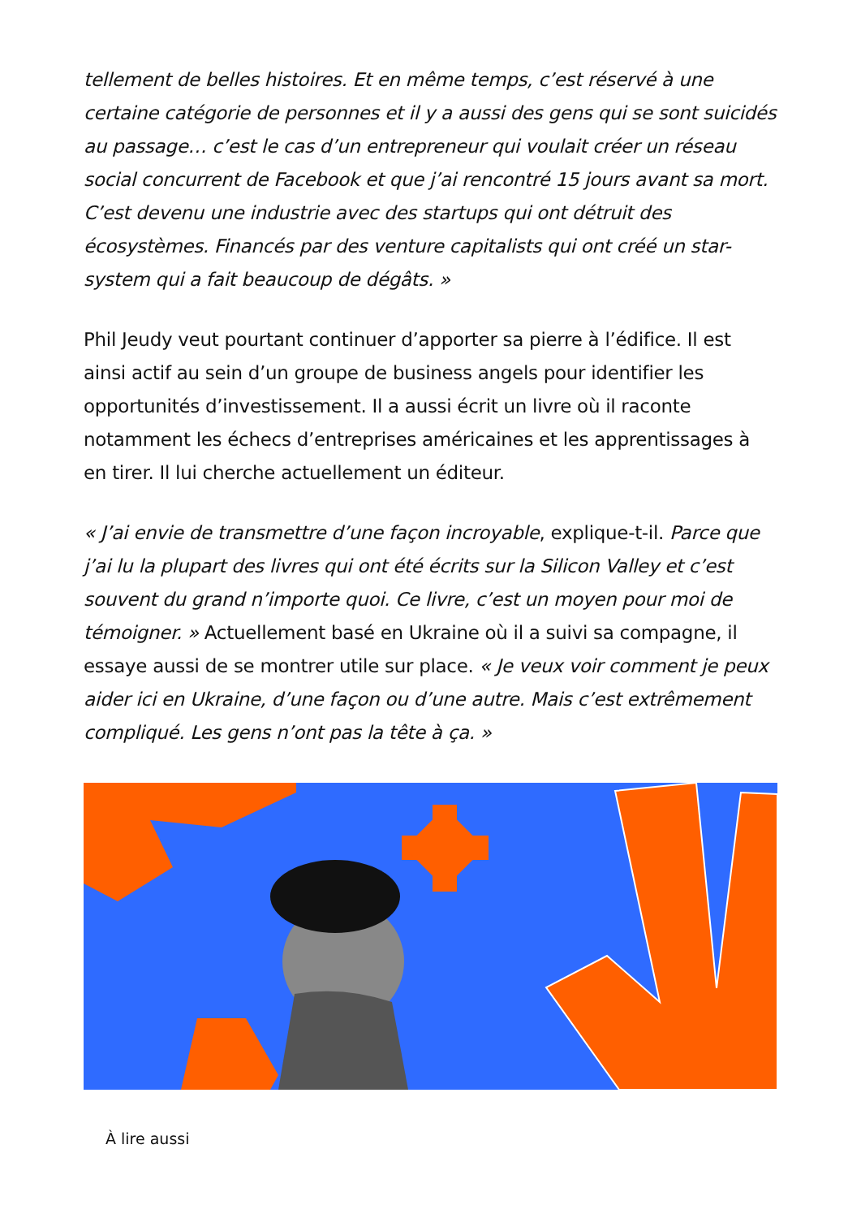tellement de belles histoires. Et en même temps, c’est réservé à une certaine catégorie de personnes et il y a aussi des gens qui se sont suicidés au passage… c’est le cas d’un entrepreneur qui voulait créer un réseau social concurrent de Facebook et que j’ai rencontré 15 jours avant sa mort. C’est devenu une industrie avec des startups qui ont détruit des écosystèmes. Financés par des venture capitalists qui ont créé un star-system qui a fait beaucoup de dégâts. »
Phil Jeudy veut pourtant continuer d’apporter sa pierre à l’édifice. Il est ainsi actif au sein d’un groupe de business angels pour identifier les opportunités d’investissement. Il a aussi écrit un livre où il raconte notamment les échecs d’entreprises américaines et les apprentissages à en tirer. Il lui cherche actuellement un éditeur.
« J’ai envie de transmettre d’une façon incroyable, explique-t-il. Parce que j’ai lu la plupart des livres qui ont été écrits sur la Silicon Valley et c’est souvent du grand n’importe quoi. Ce livre, c’est un moyen pour moi de témoigner. » Actuellement basé en Ukraine où il a suivi sa compagne, il essaye aussi de se montrer utile sur place. « Je veux voir comment je peux aider ici en Ukraine, d’une façon ou d’une autre. Mais c’est extrêmement compliqué. Les gens n’ont pas la tête à ça. »
À lire aussi